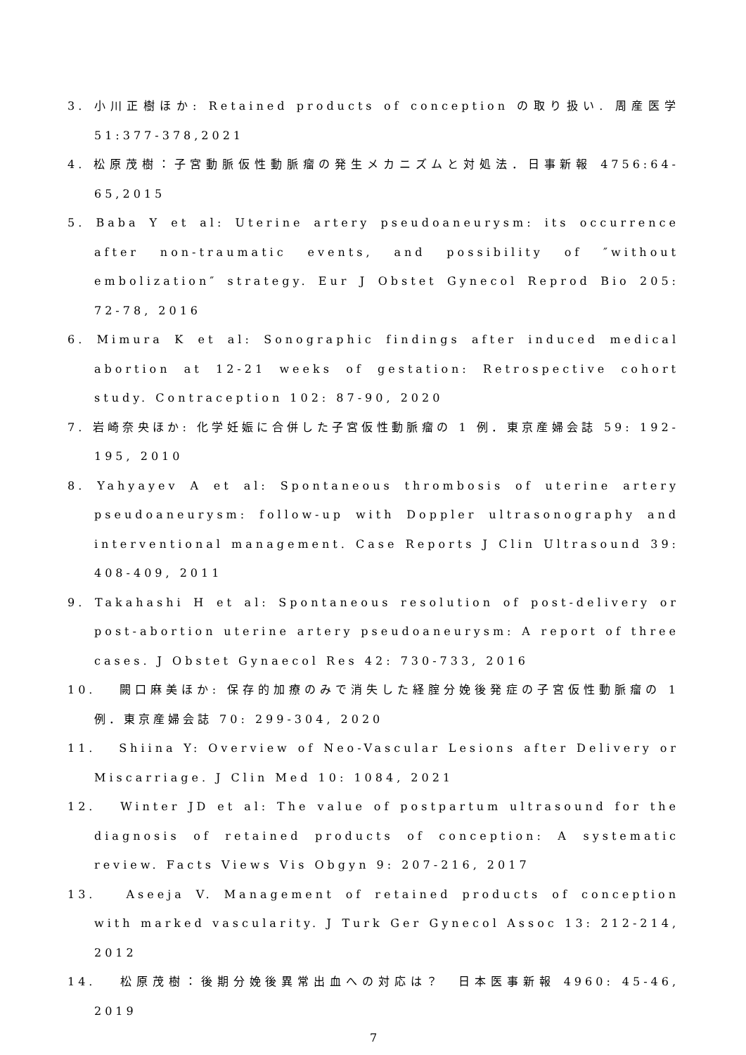3. 小川正樹ほか: Retained products of conception の取り扱い. 周産医学 51:377-378,2021
4. 松原茂樹：子宮動脈仮性動脈瘤の発生メカニズムと対処法．日事新報 4756:64-65,2015
5. Baba Y et al: Uterine artery pseudoaneurysm: its occurrence after non-traumatic events, and possibility of ″without embolization″ strategy. Eur J Obstet Gynecol Reprod Bio 205: 72-78, 2016
6. Mimura K et al: Sonographic findings after induced medical abortion at 12-21 weeks of gestation: Retrospective cohort study. Contraception 102: 87-90, 2020
7. 岩崎奈央ほか: 化学妊娠に合併した子宮仮性動脈瘤の 1 例．東京産婦会誌 59: 192-195, 2010
8. Yahyayev A et al: Spontaneous thrombosis of uterine artery pseudoaneurysm: follow-up with Doppler ultrasonography and interventional management. Case Reports J Clin Ultrasound 39: 408-409, 2011
9. Takahashi H et al: Spontaneous resolution of post-delivery or post-abortion uterine artery pseudoaneurysm: A report of three cases. J Obstet Gynaecol Res 42: 730-733, 2016
10. 　闕口麻美ほか: 保存的加療のみで消失した経腟分娩後発症の子宮仮性動脈瘤の 1 例．東京産婦会誌 70: 299-304, 2020
11. 　Shiina Y: Overview of Neo-Vascular Lesions after Delivery or Miscarriage. J Clin Med 10: 1084, 2021
12. 　Winter JD et al: The value of postpartum ultrasound for the diagnosis of retained products of conception: A systematic review. Facts Views Vis Obgyn 9: 207-216, 2017
13. 　Aseeja V. Management of retained products of conception with marked vascularity. J Turk Ger Gynecol Assoc 13: 212-214, 2012
14. 　松原茂樹：後期分娩後異常出血への対応は？　日本医事新報 4960: 45-46, 2019
7